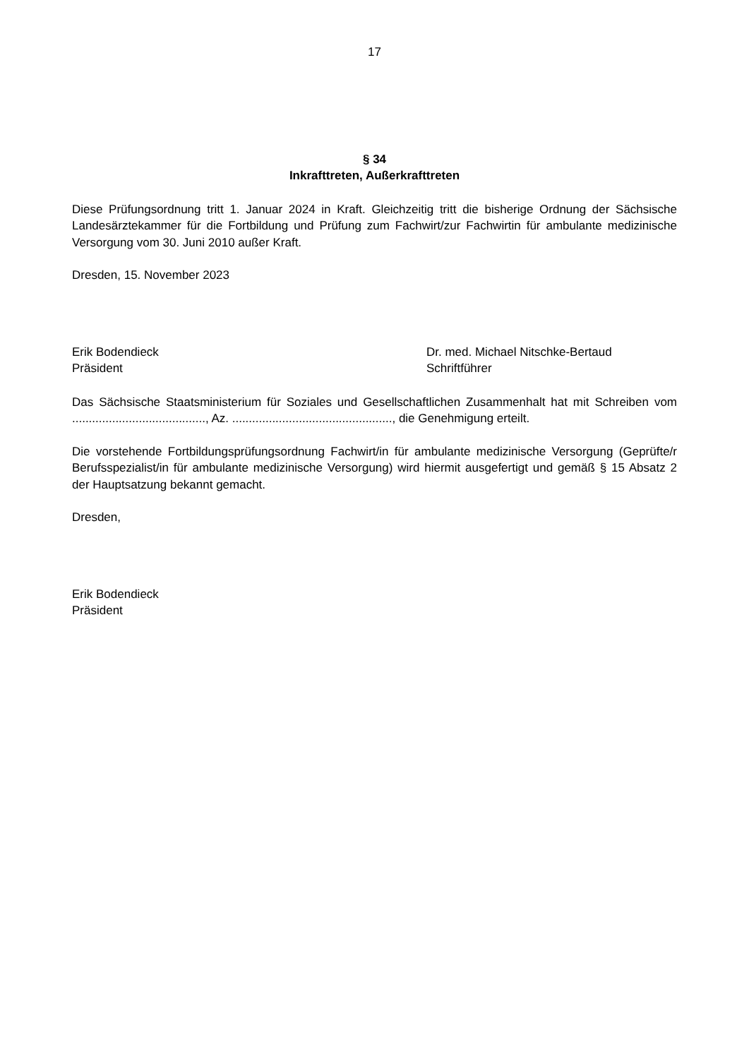17
§ 34
Inkrafttreten, Außerkrafttreten
Diese Prüfungsordnung tritt 1. Januar 2024 in Kraft. Gleichzeitig tritt die bisherige Ordnung der Sächsische Landesärztekammer für die Fortbildung und Prüfung zum Fachwirt/zur Fachwirtin für ambulante medizinische Versorgung vom 30. Juni 2010 außer Kraft.
Dresden, 15. November 2023
Erik Bodendieck
Präsident
Dr. med. Michael Nitschke-Bertaud
Schriftführer
Das Sächsische Staatsministerium für Soziales und Gesellschaftlichen Zusammenhalt hat mit Schreiben vom ........................................, Az. ................................................, die Genehmigung erteilt.
Die vorstehende Fortbildungsprüfungsordnung Fachwirt/in für ambulante medizinische Versorgung (Geprüfte/r Berufsspezialist/in für ambulante medizinische Versorgung) wird hiermit ausgefertigt und gemäß § 15 Absatz 2 der Hauptsatzung bekannt gemacht.
Dresden,
Erik Bodendieck
Präsident